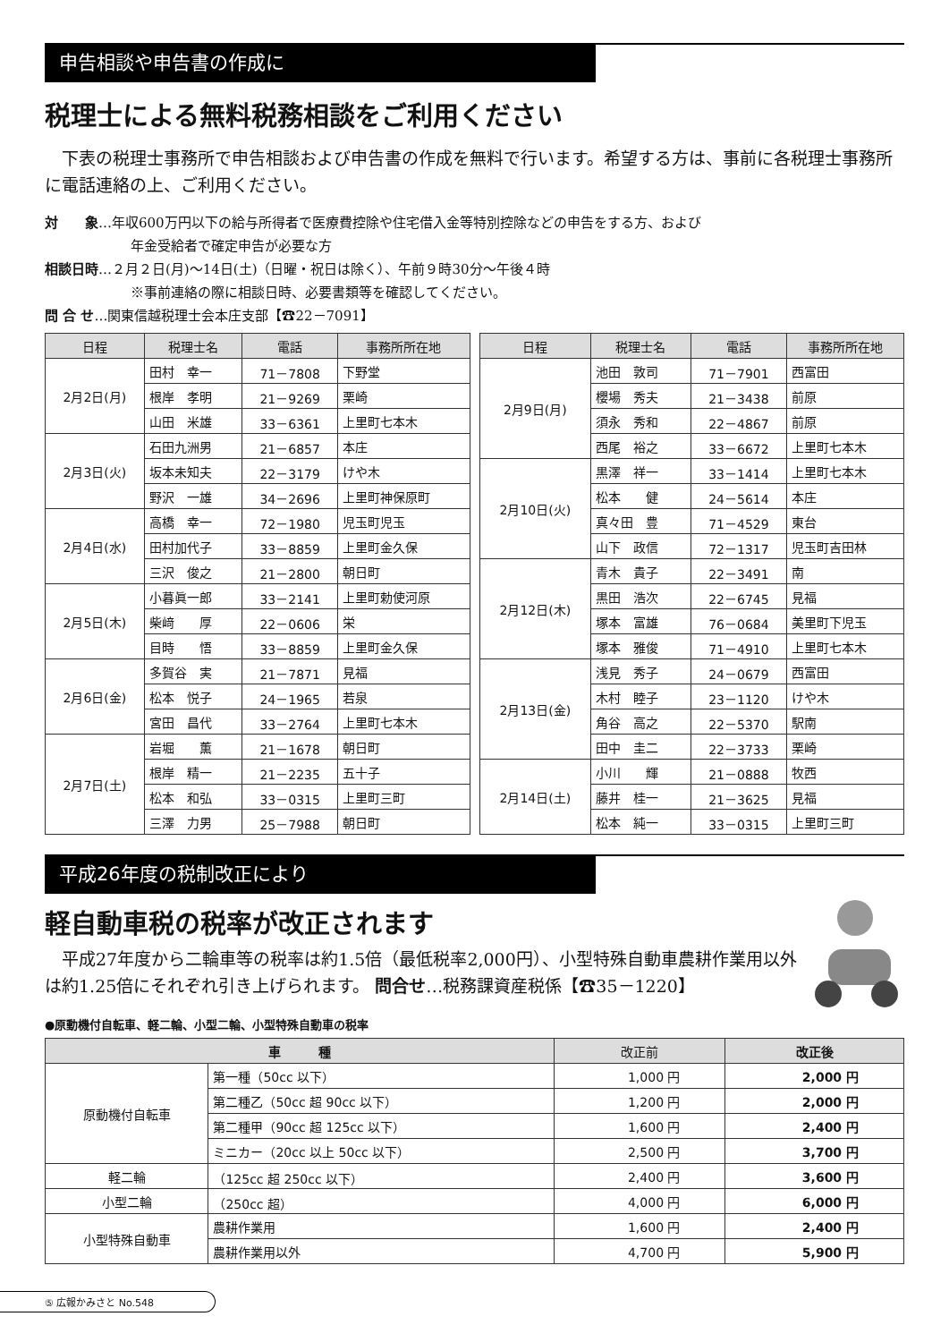申告相談や申告書の作成に
税理士による無料税務相談をご利用ください
　下表の税理士事務所で申告相談および申告書の作成を無料で行います。希望する方は、事前に各税理士事務所に電話連絡の上、ご利用ください。
対　　象…年収600万円以下の給与所得者で医療費控除や住宅借入金等特別控除などの申告をする方、および
年金受給者で確定申告が必要な方
相談日時…２月２日(月)～14日(土)（日曜・祝日は除く）、午前９時30分～午後４時
※事前連絡の際に相談日時、必要書類等を確認してください。
問 合 せ…関東信越税理士会本庄支部【☎22－7091】
| 日程 | 税理士名 | 電話 | 事務所所在地 |
| --- | --- | --- | --- |
| 2月2日(月) | 田村 幸一 | 71－7808 | 下野堂 |
| | 根岸 孝明 | 21－9269 | 栗崎 |
| | 山田 米雄 | 33－6361 | 上里町七本木 |
| 2月3日(火) | 石田九洲男 | 21－6857 | 本庄 |
| | 坂本未知夫 | 22－3179 | けや木 |
| | 野沢 一雄 | 34－2696 | 上里町神保原町 |
| 2月4日(水) | 高橋 幸一 | 72－1980 | 児玉町児玉 |
| | 田村加代子 | 33－8859 | 上里町金久保 |
| | 三沢 俊之 | 21－2800 | 朝日町 |
| 2月5日(木) | 小暮眞一郎 | 33－2141 | 上里町勅使河原 |
| | 柴﨑 厚 | 22－0606 | 栄 |
| | 目時 悟 | 33－8859 | 上里町金久保 |
| 2月6日(金) | 多賀谷 実 | 21－7871 | 見福 |
| | 松本 悦子 | 24－1965 | 若泉 |
| | 宮田 昌代 | 33－2764 | 上里町七本木 |
| 2月7日(土) | 岩堀 薫 | 21－1678 | 朝日町 |
| | 根岸 精一 | 21－2235 | 五十子 |
| | 松本 和弘 | 33－0315 | 上里町三町 |
| | 三澤 力男 | 25－7988 | 朝日町 |
| 日程 | 税理士名 | 電話 | 事務所所在地 |
| --- | --- | --- | --- |
| 2月9日(月) | 池田 敦司 | 71－7901 | 西富田 |
| | 櫻場 秀夫 | 21－3438 | 前原 |
| | 須永 秀和 | 22－4867 | 前原 |
| | 西尾 裕之 | 33－6672 | 上里町七本木 |
| 2月10日(火) | 黒澤 祥一 | 33－1414 | 上里町七本木 |
| | 松本 健 | 24－5614 | 本庄 |
| | 真々田 豊 | 71－4529 | 東台 |
| | 山下 政信 | 72－1317 | 児玉町吉田林 |
| 2月12日(木) | 青木 貴子 | 22－3491 | 南 |
| | 黒田 浩次 | 22－6745 | 見福 |
| | 塚本 富雄 | 76－0684 | 美里町下児玉 |
| | 塚本 雅俊 | 71－4910 | 上里町七本木 |
| 2月13日(金) | 浅見 秀子 | 24－0679 | 西富田 |
| | 木村 睦子 | 23－1120 | けや木 |
| | 角谷 高之 | 22－5370 | 駅南 |
| | 田中 圭二 | 22－3733 | 栗崎 |
| 2月14日(土) | 小川 輝 | 21－0888 | 牧西 |
| | 藤井 桂一 | 21－3625 | 見福 |
| | 松本 純一 | 33－0315 | 上里町三町 |
平成26年度の税制改正により
軽自動車税の税率が改正されます
　平成27年度から二輪車等の税率は約1.5倍（最低税率2,000円）、小型特殊自動車農耕作業用以外は約1.25倍にそれぞれ引き上げられます。 問合せ…税務課資産税係【☎35－1220】
●原動機付自転車、軽二輪、小型二輪、小型特殊自動車の税率
| 車 種 | | 改正前 | 改正後 |
| --- | --- | --- | --- |
| 原動機付自転車 | 第一種（50cc 以下） | 1,000 円 | 2,000 円 |
| | 第二種乙（50cc 超 90cc 以下） | 1,200 円 | 2,000 円 |
| | 第二種甲（90cc 超 125cc 以下） | 1,600 円 | 2,400 円 |
| | ミニカー（20cc 以上 50cc 以下） | 2,500 円 | 3,700 円 |
| 軽二輪 | （125cc 超 250cc 以下） | 2,400 円 | 3,600 円 |
| 小型二輪 | （250cc 超） | 4,000 円 | 6,000 円 |
| 小型特殊自動車 | 農耕作業用 | 1,600 円 | 2,400 円 |
| | 農耕作業用以外 | 4,700 円 | 5,900 円 |
⑤ 広報かみさと No.548